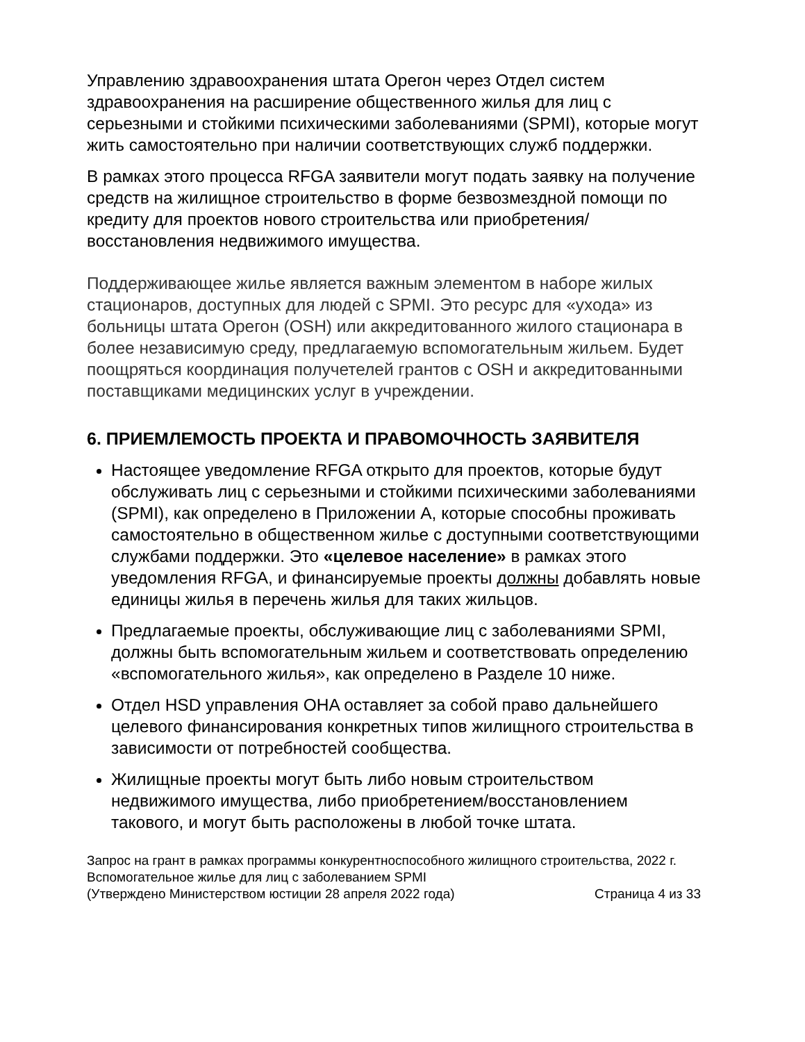Управлению здравоохранения штата Орегон через Отдел систем здравоохранения на расширение общественного жилья для лиц с серьезными и стойкими психическими заболеваниями (SPMI), которые могут жить самостоятельно при наличии соответствующих служб поддержки.
В рамках этого процесса RFGA заявители могут подать заявку на получение средств на жилищное строительство в форме безвозмездной помощи по кредиту для проектов нового строительства или приобретения/восстановления недвижимого имущества.
Поддерживающее жилье является важным элементом в наборе жилых стационаров, доступных для людей с SPMI. Это ресурс для «ухода» из больницы штата Орегон (OSH) или аккредитованного жилого стационара в более независимую среду, предлагаемую вспомогательным жильем. Будет поощряться координация получетелей грантов с OSH и аккредитованными поставщиками медицинских услуг в учреждении.
6. ПРИЕМЛЕМОСТЬ ПРОЕКТА И ПРАВОМОЧНОСТЬ ЗАЯВИТЕЛЯ
Настоящее уведомление RFGA открыто для проектов, которые будут обслуживать лиц с серьезными и стойкими психическими заболеваниями (SPMI), как определено в Приложении А, которые способны проживать самостоятельно в общественном жилье с доступными соответствующими службами поддержки. Это «целевое население» в рамках этого уведомления RFGA, и финансируемые проекты должны добавлять новые единицы жилья в перечень жилья для таких жильцов.
Предлагаемые проекты, обслуживающие лиц с заболеваниями SPMI, должны быть вспомогательным жильем и соответствовать определению «вспомогательного жилья», как определено в Разделе 10 ниже.
Отдел HSD управления OHA оставляет за собой право дальнейшего целевого финансирования конкретных типов жилищного строительства в зависимости от потребностей сообщества.
Жилищные проекты могут быть либо новым строительством недвижимого имущества, либо приобретением/восстановлением такового, и могут быть расположены в любой точке штата.
Запрос на грант в рамках программы конкурентноспособного жилищного строительства, 2022 г.
Вспомогательное жилье для лиц с заболеванием SPMI
(Утверждено Министерством юстиции 28 апреля 2022 года) Страница 4 из 33